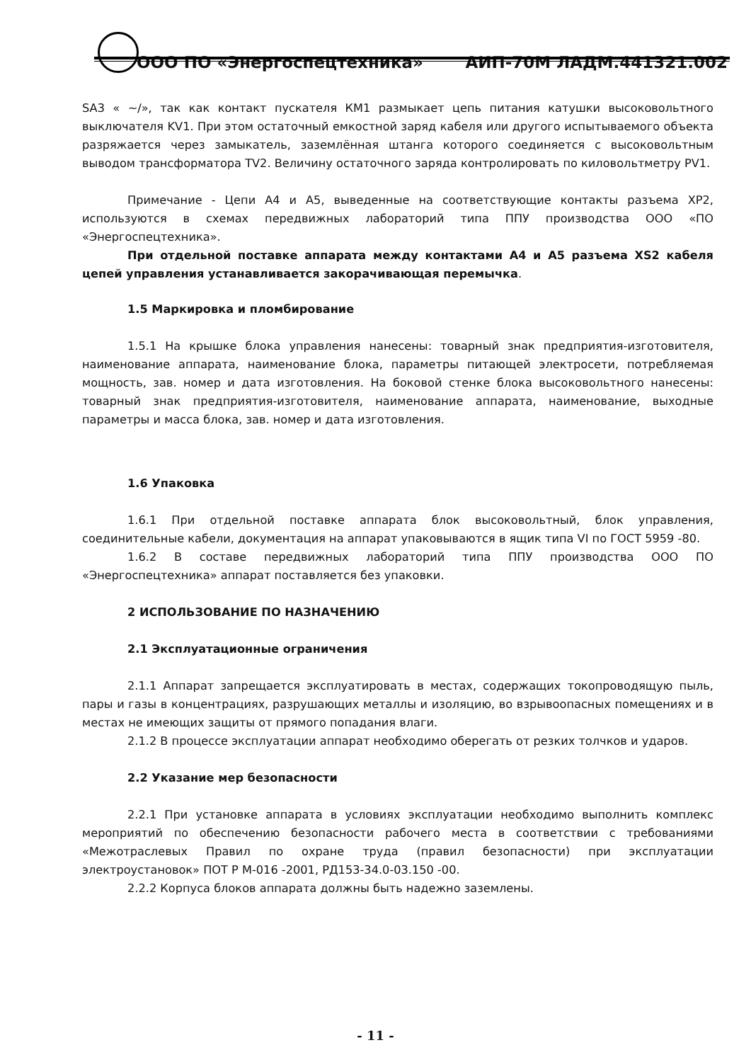ООО ПО «Энергоспецтехника» АИП-70М ЛАДМ.441321.002
SA3 « ~/», так как контакт пускателя КМ1 размыкает цепь питания катушки высоковольтного выключателя KV1. При этом остаточный емкостной заряд кабеля или другого испытываемого объекта разряжается через замыкатель, заземлённая штанга которого соединяется с высоковольтным выводом трансформатора TV2. Величину остаточного заряда контролировать по киловольтметру PV1.
Примечание - Цепи А4 и А5, выведенные на соответствующие контакты разъема ХР2, используются в схемах передвижных лабораторий типа ППУ производства ООО «ПО «Энергоспецтехника».
При отдельной поставке аппарата между контактами А4 и А5 разъема XS2 кабеля цепей управления устанавливается закорачивающая перемычка.
1.5 Маркировка и пломбирование
1.5.1 На крышке блока управления нанесены: товарный знак предприятия-изготовителя, наименование аппарата, наименование блока, параметры питающей электросети, потребляемая мощность, зав. номер и дата изготовления. На боковой стенке блока высоковольтного нанесены: товарный знак предприятия-изготовителя, наименование аппарата, наименование, выходные параметры и масса блока, зав. номер и дата изготовления.
1.6 Упаковка
1.6.1 При отдельной поставке аппарата блок высоковольтный, блок управления, соединительные кабели, документация на аппарат упаковываются в ящик типа VI по ГОСТ 5959 -80.
1.6.2 В составе передвижных лабораторий типа ППУ производства ООО ПО «Энергоспецтехника» аппарат поставляется без упаковки.
2 ИСПОЛЬЗОВАНИЕ ПО НАЗНАЧЕНИЮ
2.1 Эксплуатационные ограничения
2.1.1 Аппарат запрещается эксплуатировать в местах, содержащих токопроводящую пыль, пары и газы в концентрациях, разрушающих металлы и изоляцию, во взрывоопасных помещениях и в местах не имеющих защиты от прямого попадания влаги.
2.1.2 В процессе эксплуатации аппарат необходимо оберегать от резких толчков и ударов.
2.2 Указание мер безопасности
2.2.1 При установке аппарата в условиях эксплуатации необходимо выполнить комплекс мероприятий по обеспечению безопасности рабочего места в соответствии с требованиями «Межотраслевых Правил по охране труда (правил безопасности) при эксплуатации электроустановок» ПОТ Р М-016 -2001, РД153-34.0-03.150 -00.
2.2.2 Корпуса блоков аппарата должны быть надежно заземлены.
- 11 -